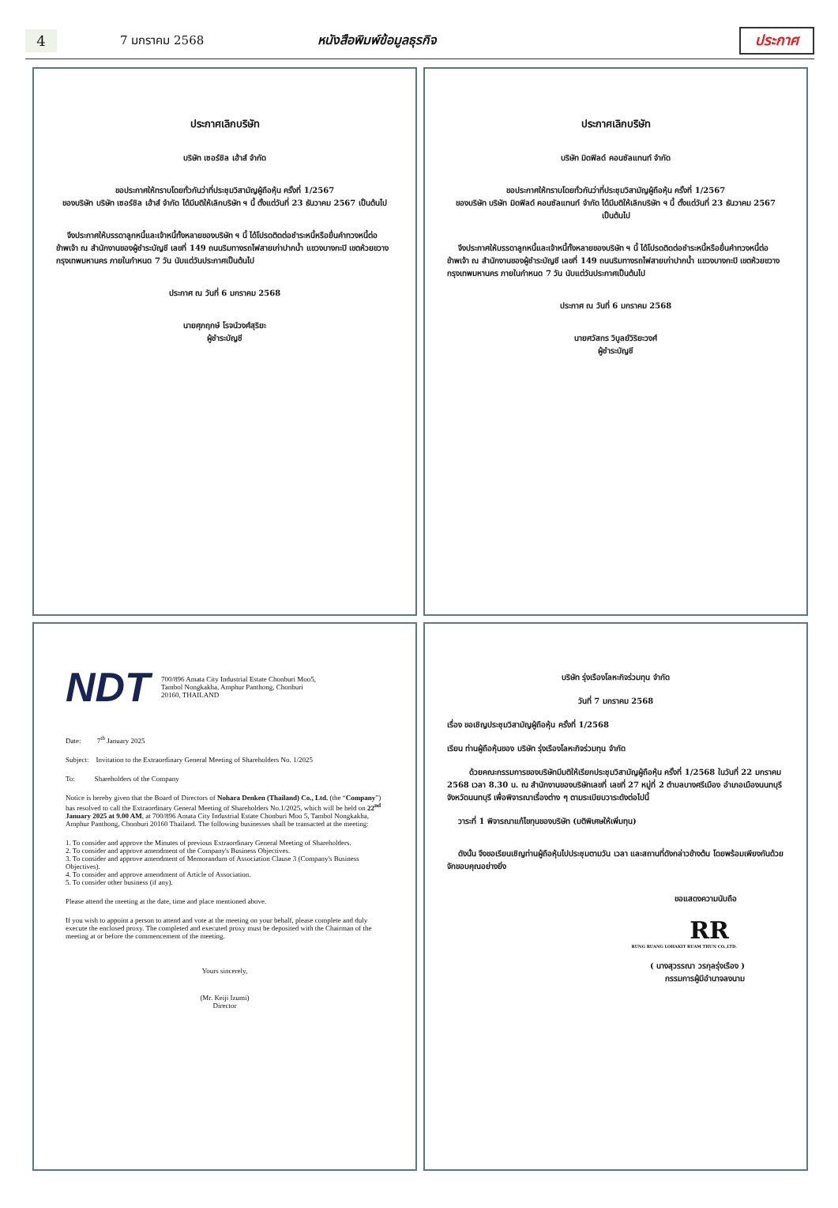4
7 มกราคม 2568 หนังสือพิมพ์ข้อมูลธุรกิจ ประกาศ
ประกาศเลิกบริษัท
บริษัท เซอร์ชิล เฮ้าส์ จำกัด
ขอประกาศให้ทราบโดยทั่วกันว่าที่ประชุมวิสามัญผู้ถือหุ้น ครั้งที่ 1/2567
ของบริษัท บริษัท เซอร์ชิล เฮ้าส์ จำกัด ได้มีมติให้เลิกบริษัท ฯ นี้ ตั้งแต่วันที่ 23 ธันวาคม 2567 เป็นต้นไป
จึงประกาศให้บรรดาลูกหนี้และเจ้าหนี้ทั้งหลายของบริษัท ฯ นี้ ได้โปรดติดต่อชำระหนี้หรือยื่นคำทวงหนี้ต่อข้าพเจ้า ณ สำนักงานของผู้ชำระบัญชี เลขที่ 149 ถนนริมทางรถไฟสายเก่าปากน้ำ แขวงบางกะปิ เขตห้วยขวาง กรุงเทพมหานคร ภายในกำหนด 7 วัน นับแต่วันประกาศเป็นต้นไป
ประกาศ ณ วันที่ 6 มกราคม 2568
นายศุภฤกษ์ โรจน์วงศ์สุริยะ
ผู้ชำระบัญชี
ประกาศเลิกบริษัท
บริษัท มิดฟิลด์ คอนซัลแทนท์ จำกัด
ขอประกาศให้ทราบโดยทั่วกันว่าที่ประชุมวิสามัญผู้ถือหุ้น ครั้งที่ 1/2567
ของบริษัท บริษัท มิดฟิลด์ คอนซัลแทนท์ จำกัด ได้มีมติให้เลิกบริษัท ฯ นี้ ตั้งแต่วันที่ 23 ธันวาคม 2567 เป็นต้นไป
จึงประกาศให้บรรดาลูกหนี้และเจ้าหนี้ทั้งหลายของบริษัท ฯ นี้ ได้โปรดติดต่อชำระหนี้หรือยื่นคำทวงหนี้ต่อข้าพเจ้า ณ สำนักงานของผู้ชำระบัญชี เลขที่ 149 ถนนริมทางรถไฟสายเก่าปากน้ำ แขวงบางกะปิ เขตห้วยขวาง กรุงเทพมหานคร ภายในกำหนด 7 วัน นับแต่วันประกาศเป็นต้นไป
ประกาศ ณ วันที่ 6 มกราคม 2568
นายศวัสกร วิบูลย์วิริยะวงศ์
ผู้ชำระบัญชี
NDT 700/896 Amata City Industrial Estate Chonburi Moo5,
Tambol Nongkakha, Amphur Panthong, Chonburi
20160, THAILAND
Date: 7<sup>th</sup> January 2025
Subject: Invitation to the Extraordinary General Meeting of Shareholders No. 1/2025
To: Shareholders of the Company
Notice is hereby given that the Board of Directors of Nohara Denken (Thailand) Co., Ltd. (the “Company”) has resolved to call the Extraordinary General Meeting of Shareholders No.1/2025, which will be held on 22<sup>nd</sup> January 2025 at 9.00 AM, at 700/896 Amata City Industrial Estate Chonburi Moo 5, Tambol Nongkakha, Amphur Panthong, Chonburi 20160 Thailand. The following businesses shall be transacted at the meeting:
1. To consider and approve the Minutes of previous Extraordinary General Meeting of Shareholders.
2. To consider and approve amendment of the Company's Business Objectives.
3. To consider and approve amendment of Memorandum of Association Clause 3 (Company's Business Objectives).
4. To consider and approve amendment of Article of Association.
5. To consider other business (if any).
Please attend the meeting at the date, time and place mentioned above.
If you wish to appoint a person to attend and vote at the meeting on your behalf, please complete and duly execute the enclosed proxy. The completed and executed proxy must be deposited with the Chairman of the meeting at or before the commencement of the meeting.
Yours sincerely,
(Mr. Keiji Izumi)
Director
บริษัท รุ่งเรืองโลหะกิจร่วมทุน จำกัด
วันที่ 7 มกราคม 2568
เรื่อง ขอเชิญประชุมวิสามัญผู้ถือหุ้น ครั้งที่ 1/2568
เรียน ท่านผู้ถือหุ้นของ บริษัท รุ่งเรืองโลหะกิจร่วมทุน จำกัด
ด้วยคณะกรรมการของบริษัทมีมติให้เรียกประชุมวิสามัญผู้ถือหุ้น ครั้งที่ 1/2568 ในวันที่ 22 มกราคม 2568 เวลา 8.30 น. ณ สำนักงานของบริษัทเลขที่ เลขที่ 27 หมู่ที่ 2 ตำบลบางศรีเมือง อำเภอเมืองนนทบุรี จังหวัดนนทบุรี เพื่อพิจารณาเรื่องต่าง ๆ ตามระเบียบวาระดังต่อไปนี้
วาระที่ 1 พิจารณาแก้ไขทุนของบริษัท (มติพิเศษให้เพิ่มทุน)
ดังนั้น จึงขอเรียนเชิญท่านผู้ถือหุ้นไปประชุมตามวัน เวลา และสถานที่ดังกล่าวข้างต้น โดยพร้อมเพียงกันด้วย จักขอบคุณอย่างยิ่ง
ขอแสดงความนับถือ
RR
RUNG RUANG LOHAKIT RUAM THUN CO.,LTD.
( นางสุวรรณา วรกุลรุ่งเรือง )
กรรมการผู้มีอำนาจลงนาม